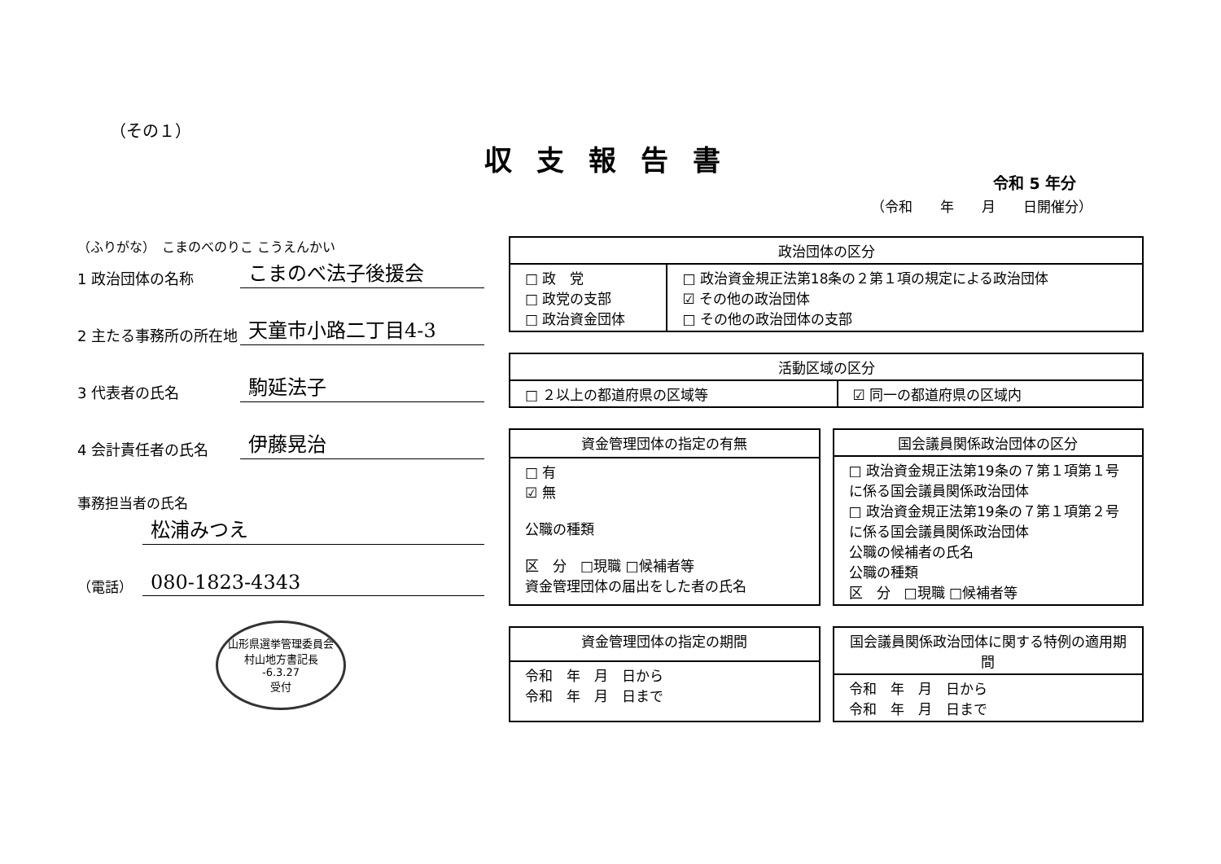（その１）
収支報告書
令和 5 年分
（令和　　年　　月　　日開催分）
（ふりがな）　こまのべのりこ こうえんかい
1 政治団体の名称
こまのべ法子後援会
2 主たる事務所の所在地
天童市小路二丁目4-3
3 代表者の氏名
駒延法子
4 会計責任者の氏名
伊藤晃治
事務担当者の氏名
松浦みつえ
（電話）
080-1823-4343
山形県選挙管理委員会
村山地方書記長
-6.3.27
受付
| 政治団体の区分 | |
| --- | --- |
| □ 政 党 □ 政党の支部 □ 政治資金団体 | □ 政治資金規正法第18条の２第１項の規定による政治団体 ☑ その他の政治団体 □ その他の政治団体の支部 |
| 活動区域の区分 | |
| --- | --- |
| □ ２以上の都道府県の区域等 | ☑ 同一の都道府県の区域内 |
| 資金管理団体の指定の有無 |
| --- |
| □ 有 ☑ 無 公職の種類 区 分 □現職 □候補者等 資金管理団体の届出をした者の氏名 |
| 国会議員関係政治団体の区分 |
| --- |
| □ 政治資金規正法第19条の７第１項第１号に係る国会議員関係政治団体 □ 政治資金規正法第19条の７第１項第２号に係る国会議員関係政治団体 公職の候補者の氏名 公職の種類 区 分 □現職 □候補者等 |
| 資金管理団体の指定の期間 |
| --- |
| 令和 年 月 日から 令和 年 月 日まで |
| 国会議員関係政治団体に関する特例の適用期間 |
| --- |
| 令和 年 月 日から 令和 年 月 日まで |